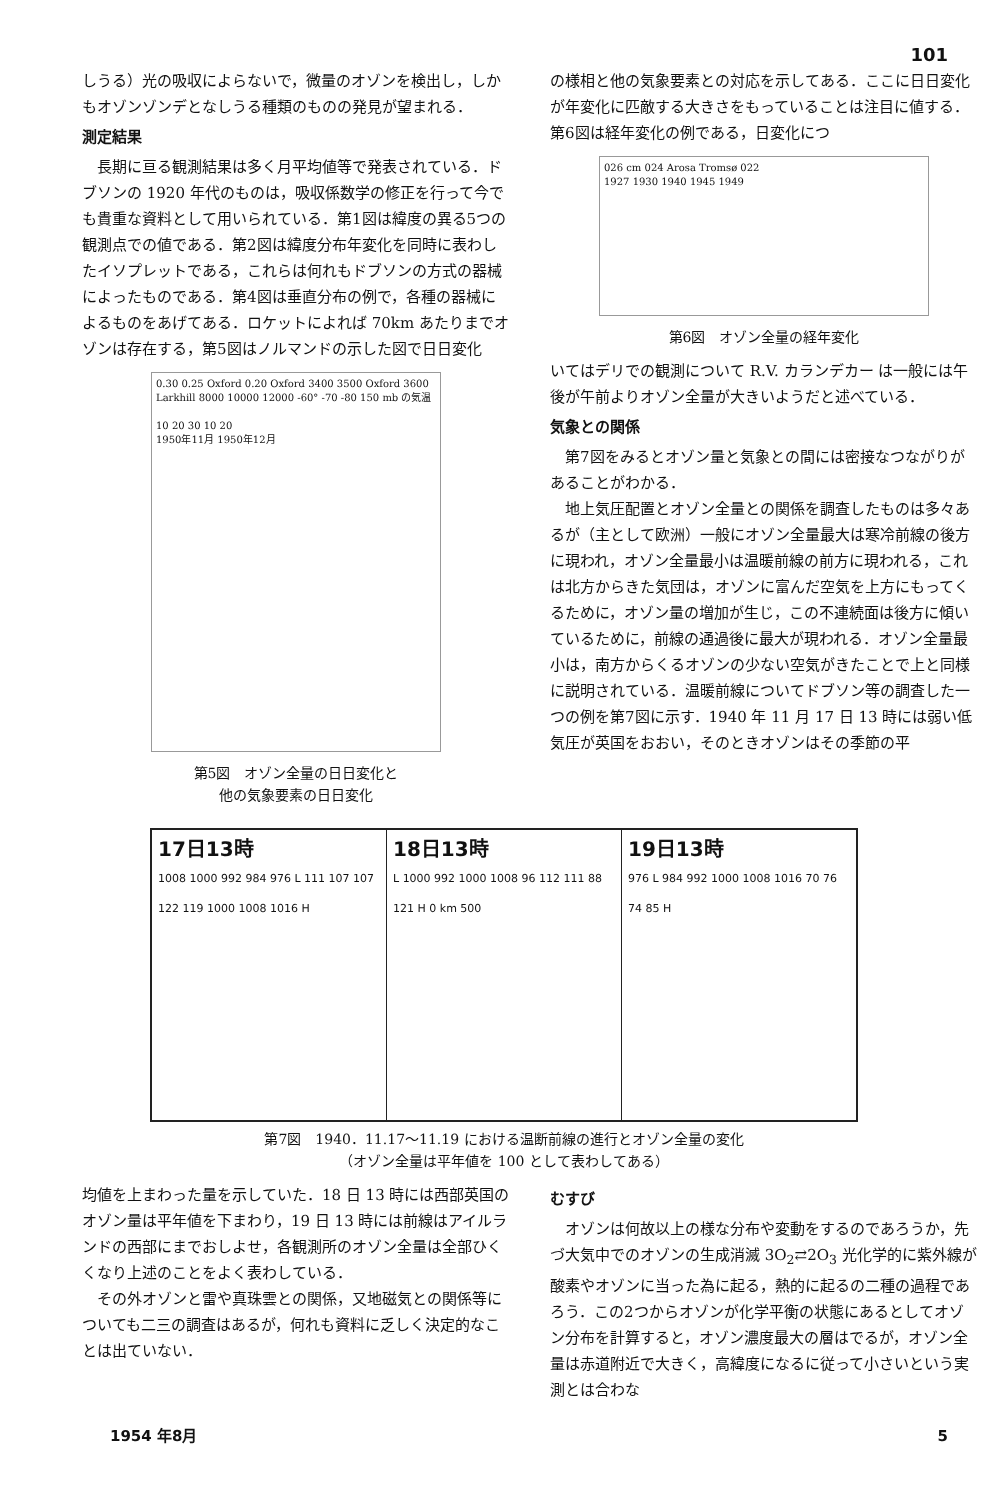101
しうる）光の吸収によらないで，微量のオゾンを検出し，しかもオゾンゾンデとなしうる種類のものの発見が望まれる．
測定結果
長期に亘る観測結果は多く月平均値等で発表されている．ドブソンの 1920 年代のものは，吸収係数学の修正を行って今でも貴重な資料として用いられている．第1図は緯度の異る5つの観測点での値である．第2図は緯度分布年変化を同時に表わしたイソプレットである，これらは何れもドブソンの方式の器械によったものである．第4図は垂直分布の例で，各種の器械によるものをあげてある．ロケットによれば 70km あたりまでオゾンは存在する，第5図はノルマンドの示した図で日日変化
0.30 0.25 Oxford 0.20 Oxford 3400 3500 Oxford 3600 Larkhill 8000 10000 12000 -60° -70 -80 150 mb の気温
10 20 30 10 20
1950年11月 1950年12月
第5図　オゾン全量の日日変化と
他の気象要素の日日変化
の様相と他の気象要素との対応を示してある．ここに日日変化が年変化に匹敵する大きさをもっていることは注目に値する．第6図は経年変化の例である，日変化につ
026 cm 024 Arosa Tromsø 022
1927 1930 1940 1945 1949
第6図　オゾン全量の経年変化
いてはデリでの観測について R.V. カランデカー は一般には午後が午前よりオゾン全量が大きいようだと述べている．
気象との関係
第7図をみるとオゾン量と気象との間には密接なつながりがあることがわかる．
地上気圧配置とオゾン全量との関係を調査したものは多々あるが（主として欧洲）一般にオゾン全量最大は寒冷前線の後方に現われ，オゾン全量最小は温暖前線の前方に現われる，これは北方からきた気団は，オゾンに富んだ空気を上方にもってくるために，オゾン量の増加が生じ，この不連続面は後方に傾いているために，前線の通過後に最大が現われる．オゾン全量最小は，南方からくるオゾンの少ない空気がきたことで上と同様に説明されている．温暖前線についてドブソン等の調査した一つの例を第7図に示す．1940 年 11 月 17 日 13 時には弱い低気圧が英国をおおい，そのときオゾンはその季節の平
17日13時
1008 1000 992 984 976 L 111 107 107 122 119 1000 1008 1016 H
18日13時
L 1000 992 1000 1008 96 112 111 88 121 H 0 km 500
19日13時
976 L 984 992 1000 1008 1016 70 76 74 85 H
第7図　1940．11.17～11.19 における温断前線の進行とオゾン全量の変化
（オゾン全量は平年値を 100 として表わしてある）
均値を上まわった量を示していた．18 日 13 時には西部英国のオゾン量は平年値を下まわり，19 日 13 時には前線はアイルランドの西部にまでおしよせ，各観測所のオゾン全量は全部ひくくなり上述のことをよく表わしている．
その外オゾンと雷や真珠雲との関係，又地磁気との関係等についても二三の調査はあるが，何れも資料に乏しく決定的なことは出ていない．
むすび
オゾンは何故以上の様な分布や変動をするのであろうか，先づ大気中でのオゾンの生成消滅 3O<sub>2</sub>⇄2O<sub>3</sub> 光化学的に紫外線が酸素やオゾンに当った為に起る，熱的に起るの二種の過程であろう．この2つからオゾンが化学平衡の状態にあるとしてオゾン分布を計算すると，オゾン濃度最大の層はでるが，オゾン全量は赤道附近で大きく，高緯度になるに従って小さいという実測とは合わな
1954 年8月 5